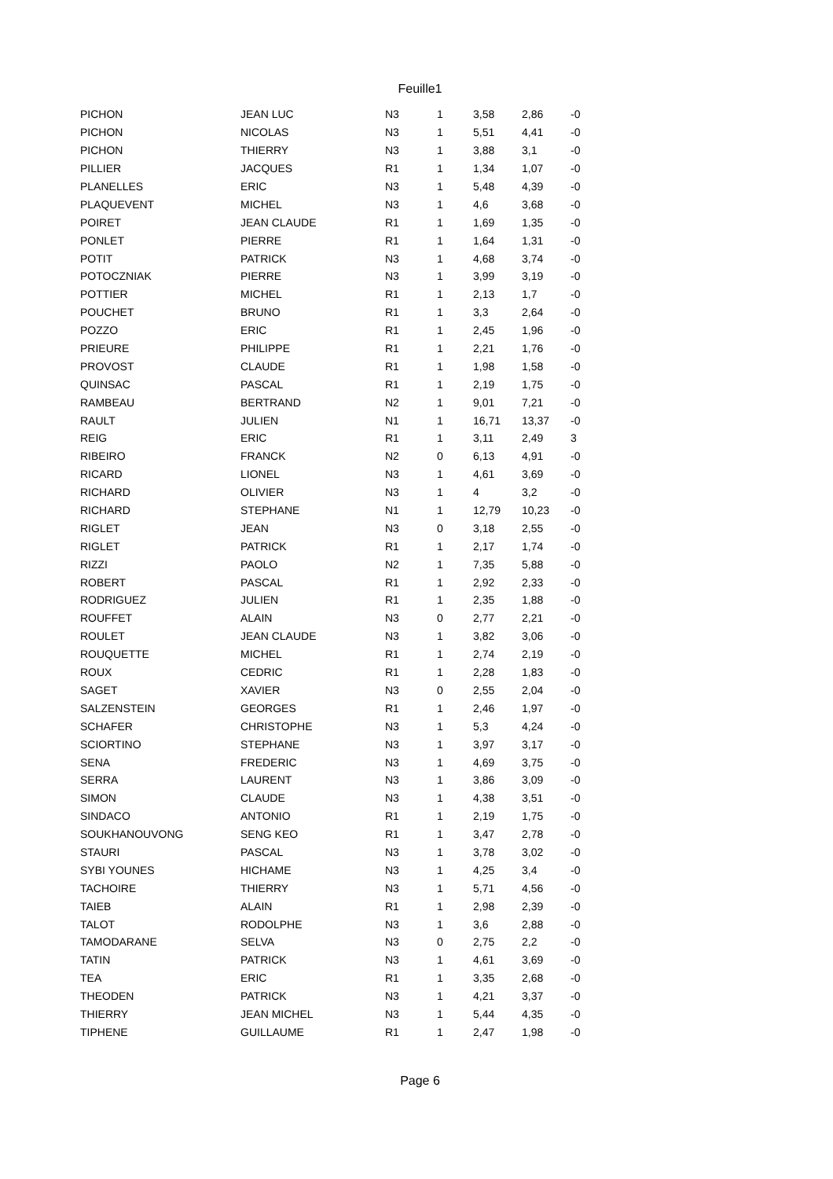Feuille1
| PICHON | JEAN LUC | N3 | 1 | | 3,58 | 2,86 | -0 |
| PICHON | NICOLAS | N3 | 1 | | 5,51 | 4,41 | -0 |
| PICHON | THIERRY | N3 | 1 | | 3,88 | 3,1 | -0 |
| PILLIER | JACQUES | R1 | 1 | | 1,34 | 1,07 | -0 |
| PLANELLES | ERIC | N3 | 1 | | 5,48 | 4,39 | -0 |
| PLAQUEVENT | MICHEL | N3 | 1 | | 4,6 | 3,68 | -0 |
| POIRET | JEAN CLAUDE | R1 | 1 | | 1,69 | 1,35 | -0 |
| PONLET | PIERRE | R1 | 1 | | 1,64 | 1,31 | -0 |
| POTIT | PATRICK | N3 | 1 | | 4,68 | 3,74 | -0 |
| POTOCZNIAK | PIERRE | N3 | 1 | | 3,99 | 3,19 | -0 |
| POTTIER | MICHEL | R1 | 1 | | 2,13 | 1,7 | -0 |
| POUCHET | BRUNO | R1 | 1 | | 3,3 | 2,64 | -0 |
| POZZO | ERIC | R1 | 1 | | 2,45 | 1,96 | -0 |
| PRIEURE | PHILIPPE | R1 | 1 | | 2,21 | 1,76 | -0 |
| PROVOST | CLAUDE | R1 | 1 | | 1,98 | 1,58 | -0 |
| QUINSAC | PASCAL | R1 | 1 | | 2,19 | 1,75 | -0 |
| RAMBEAU | BERTRAND | N2 | 1 | | 9,01 | 7,21 | -0 |
| RAULT | JULIEN | N1 | 1 | | 16,71 | 13,37 | -0 |
| REIG | ERIC | R1 | 1 | | 3,11 | 2,49 | 3 |
| RIBEIRO | FRANCK | N2 | 0 | | 6,13 | 4,91 | -0 |
| RICARD | LIONEL | N3 | 1 | | 4,61 | 3,69 | -0 |
| RICHARD | OLIVIER | N3 | 1 | | 4 | 3,2 | -0 |
| RICHARD | STEPHANE | N1 | 1 | | 12,79 | 10,23 | -0 |
| RIGLET | JEAN | N3 | 0 | | 3,18 | 2,55 | -0 |
| RIGLET | PATRICK | R1 | 1 | | 2,17 | 1,74 | -0 |
| RIZZI | PAOLO | N2 | 1 | | 7,35 | 5,88 | -0 |
| ROBERT | PASCAL | R1 | 1 | | 2,92 | 2,33 | -0 |
| RODRIGUEZ | JULIEN | R1 | 1 | | 2,35 | 1,88 | -0 |
| ROUFFET | ALAIN | N3 | 0 | | 2,77 | 2,21 | -0 |
| ROULET | JEAN CLAUDE | N3 | 1 | | 3,82 | 3,06 | -0 |
| ROUQUETTE | MICHEL | R1 | 1 | | 2,74 | 2,19 | -0 |
| ROUX | CEDRIC | R1 | 1 | | 2,28 | 1,83 | -0 |
| SAGET | XAVIER | N3 | 0 | | 2,55 | 2,04 | -0 |
| SALZENSTEIN | GEORGES | R1 | 1 | | 2,46 | 1,97 | -0 |
| SCHAFER | CHRISTOPHE | N3 | 1 | | 5,3 | 4,24 | -0 |
| SCIORTINO | STEPHANE | N3 | 1 | | 3,97 | 3,17 | -0 |
| SENA | FREDERIC | N3 | 1 | | 4,69 | 3,75 | -0 |
| SERRA | LAURENT | N3 | 1 | | 3,86 | 3,09 | -0 |
| SIMON | CLAUDE | N3 | 1 | | 4,38 | 3,51 | -0 |
| SINDACO | ANTONIO | R1 | 1 | | 2,19 | 1,75 | -0 |
| SOUKHANOUVONG | SENG KEO | R1 | 1 | | 3,47 | 2,78 | -0 |
| STAURI | PASCAL | N3 | 1 | | 3,78 | 3,02 | -0 |
| SYBI YOUNES | HICHAME | N3 | 1 | | 4,25 | 3,4 | -0 |
| TACHOIRE | THIERRY | N3 | 1 | | 5,71 | 4,56 | -0 |
| TAIEB | ALAIN | R1 | 1 | | 2,98 | 2,39 | -0 |
| TALOT | RODOLPHE | N3 | 1 | | 3,6 | 2,88 | -0 |
| TAMODARANE | SELVA | N3 | 0 | | 2,75 | 2,2 | -0 |
| TATIN | PATRICK | N3 | 1 | | 4,61 | 3,69 | -0 |
| TEA | ERIC | R1 | 1 | | 3,35 | 2,68 | -0 |
| THEODEN | PATRICK | N3 | 1 | | 4,21 | 3,37 | -0 |
| THIERRY | JEAN MICHEL | N3 | 1 | | 5,44 | 4,35 | -0 |
| TIPHENE | GUILLAUME | R1 | 1 | | 2,47 | 1,98 | -0 |
Page 6